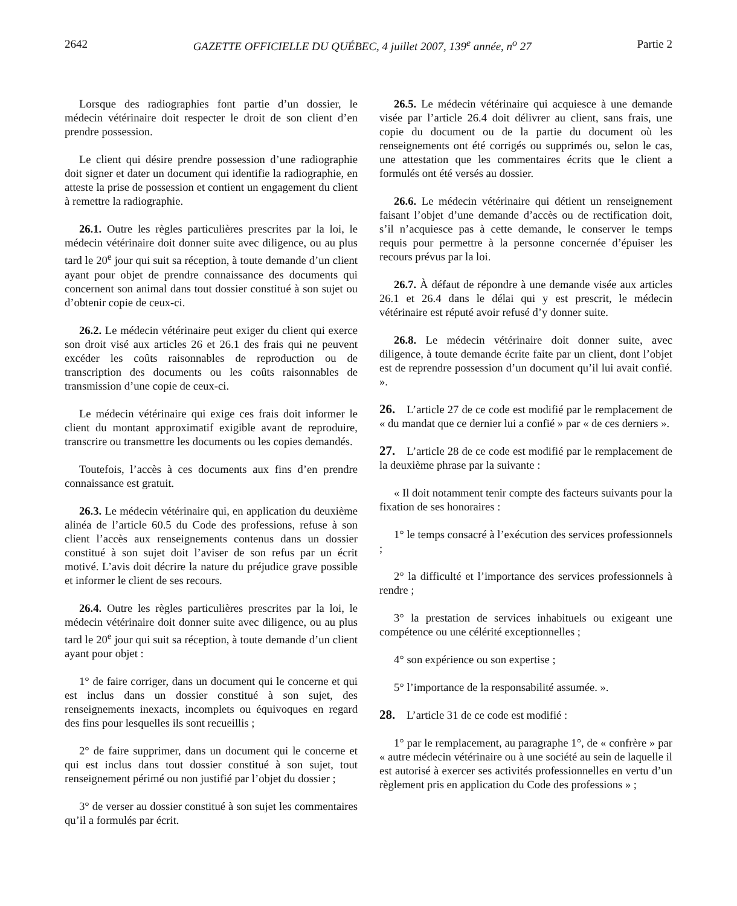2642 GAZETTE OFFICIELLE DU QUÉBEC, 4 juillet 2007, 139<sup>e</sup> année, n<sup>o</sup> 27 Partie 2
Lorsque des radiographies font partie d’un dossier, le médecin vétérinaire doit respecter le droit de son client d’en prendre possession.
Le client qui désire prendre possession d’une radiographie doit signer et dater un document qui identifie la radiographie, en atteste la prise de possession et contient un engagement du client à remettre la radiographie.
26.1. Outre les règles particulières prescrites par la loi, le médecin vétérinaire doit donner suite avec diligence, ou au plus tard le 20<sup>e</sup> jour qui suit sa réception, à toute demande d’un client ayant pour objet de prendre connaissance des documents qui concernent son animal dans tout dossier constitué à son sujet ou d’obtenir copie de ceux-ci.
26.2. Le médecin vétérinaire peut exiger du client qui exerce son droit visé aux articles 26 et 26.1 des frais qui ne peuvent excéder les coûts raisonnables de reproduction ou de transcription des documents ou les coûts raisonnables de transmission d’une copie de ceux-ci.
Le médecin vétérinaire qui exige ces frais doit informer le client du montant approximatif exigible avant de reproduire, transcrire ou transmettre les documents ou les copies demandés.
Toutefois, l’accès à ces documents aux fins d’en prendre connaissance est gratuit.
26.3. Le médecin vétérinaire qui, en application du deuxième alinéa de l’article 60.5 du Code des professions, refuse à son client l’accès aux renseignements contenus dans un dossier constitué à son sujet doit l’aviser de son refus par un écrit motivé. L’avis doit décrire la nature du préjudice grave possible et informer le client de ses recours.
26.4. Outre les règles particulières prescrites par la loi, le médecin vétérinaire doit donner suite avec diligence, ou au plus tard le 20<sup>e</sup> jour qui suit sa réception, à toute demande d’un client ayant pour objet :
1° de faire corriger, dans un document qui le concerne et qui est inclus dans un dossier constitué à son sujet, des renseignements inexacts, incomplets ou équivoques en regard des fins pour lesquelles ils sont recueillis ;
2° de faire supprimer, dans un document qui le concerne et qui est inclus dans tout dossier constitué à son sujet, tout renseignement périmé ou non justifié par l’objet du dossier ;
3° de verser au dossier constitué à son sujet les commentaires qu’il a formulés par écrit.
26.5. Le médecin vétérinaire qui acquiesce à une demande visée par l’article 26.4 doit délivrer au client, sans frais, une copie du document ou de la partie du document où les renseignements ont été corrigés ou supprimés ou, selon le cas, une attestation que les commentaires écrits que le client a formulés ont été versés au dossier.
26.6. Le médecin vétérinaire qui détient un renseignement faisant l’objet d’une demande d’accès ou de rectification doit, s’il n’acquiesce pas à cette demande, le conserver le temps requis pour permettre à la personne concernée d’épuiser les recours prévus par la loi.
26.7. À défaut de répondre à une demande visée aux articles 26.1 et 26.4 dans le délai qui y est prescrit, le médecin vétérinaire est réputé avoir refusé d’y donner suite.
26.8. Le médecin vétérinaire doit donner suite, avec diligence, à toute demande écrite faite par un client, dont l’objet est de reprendre possession d’un document qu’il lui avait confié. ».
26. L’article 27 de ce code est modifié par le remplacement de « du mandat que ce dernier lui a confié » par « de ces derniers ».
27. L’article 28 de ce code est modifié par le remplacement de la deuxième phrase par la suivante :
« Il doit notamment tenir compte des facteurs suivants pour la fixation de ses honoraires :
1° le temps consacré à l’exécution des services professionnels ;
2° la difficulté et l’importance des services professionnels à rendre ;
3° la prestation de services inhabituels ou exigeant une compétence ou une célérité exceptionnelles ;
4° son expérience ou son expertise ;
5° l’importance de la responsabilité assumée. ».
28. L’article 31 de ce code est modifié :
1° par le remplacement, au paragraphe 1°, de « confrère » par « autre médecin vétérinaire ou à une société au sein de laquelle il est autorisé à exercer ses activités professionnelles en vertu d’un règlement pris en application du Code des professions » ;